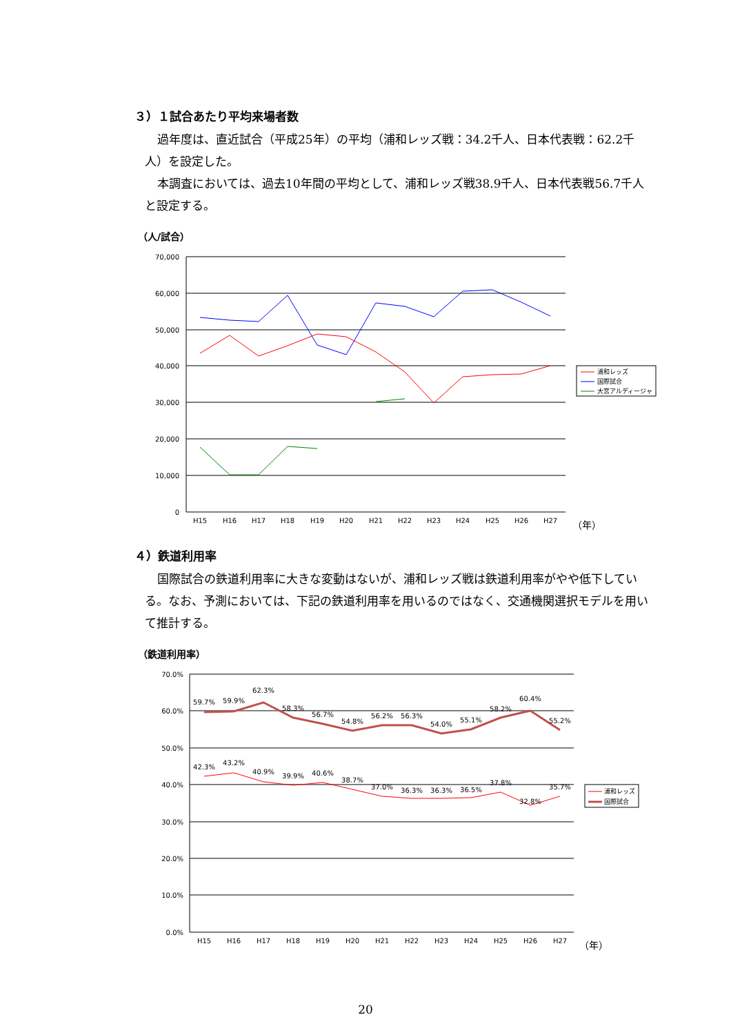３）１試合あたり平均来場者数
過年度は、直近試合（平成25年）の平均（浦和レッズ戦：34.2千人、日本代表戦：62.2千人）を設定した。
本調査においては、過去10年間の平均として、浦和レッズ戦38.9千人、日本代表戦56.7千人と設定する。
（人/試合）
70,000
60,000
50,000
40,000
30,000
20,000
10,000
0
H15
H16
H17
H18
H19
H20
H21
H22
H23
H24
H25
H26
H27
（年）
浦和レッズ
国際試合
大宮アルディージャ
４）鉄道利用率
国際試合の鉄道利用率に大きな変動はないが、浦和レッズ戦は鉄道利用率がやや低下している。なお、予測においては、下記の鉄道利用率を用いるのではなく、交通機関選択モデルを用いて推計する。
（鉄道利用率）
70.0%
60.0%
50.0%
40.0%
30.0%
20.0%
10.0%
0.0%
59.7%
59.9%
62.3%
58.3%
56.7%
54.8%
56.2%
56.3%
54.0%
55.1%
58.2%
60.4%
55.2%
42.3%
43.2%
40.9%
39.9%
40.6%
38.7%
37.0%
36.3%
36.3%
36.5%
37.8%
32.8%
35.7%
H15
H16
H17
H18
H19
H20
H21
H22
H23
H24
H25
H26
H27
（年）
浦和レッズ
国際試合
20